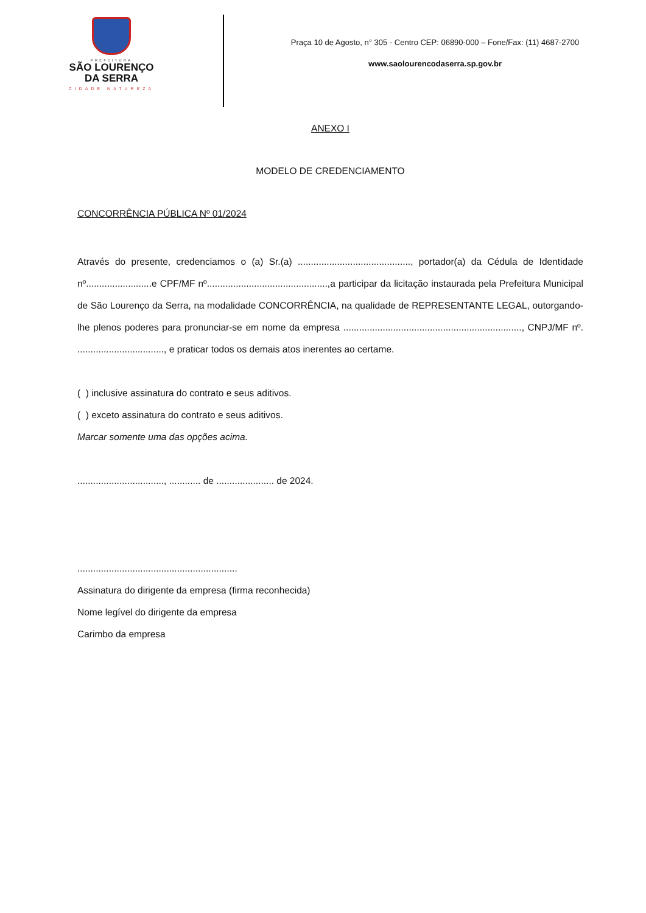PREFEITURA
SÃO LOURENÇO
DA SERRA
CIDADE NATUREZA
Praça 10 de Agosto, n° 305 - Centro CEP: 06890-000 – Fone/Fax: (11) 4687-2700
www.saolourencodaserra.sp.gov.br
ANEXO I
MODELO DE CREDENCIAMENTO
CONCORRÊNCIA PÚBLICA Nº 01/2024
Através do presente, credenciamos o (a) Sr.(a) ..........................................., portador(a) da Cédula de Identidade nº.........................e CPF/MF nº..............................................,a participar da licitação instaurada pela Prefeitura Municipal de São Lourenço da Serra, na modalidade CONCORRÊNCIA, na qualidade de REPRESENTANTE LEGAL, outorgando-lhe plenos poderes para pronunciar-se em nome da empresa ...................................................................., CNPJ/MF nº. ................................., e praticar todos os demais atos inerentes ao certame.
( ) inclusive assinatura do contrato e seus aditivos.
( ) exceto assinatura do contrato e seus aditivos.
Marcar somente uma das opções acima.
................................., ............ de ...................... de 2024.
.............................................................
Assinatura do dirigente da empresa (firma reconhecida)
Nome legível do dirigente da empresa
Carimbo da empresa